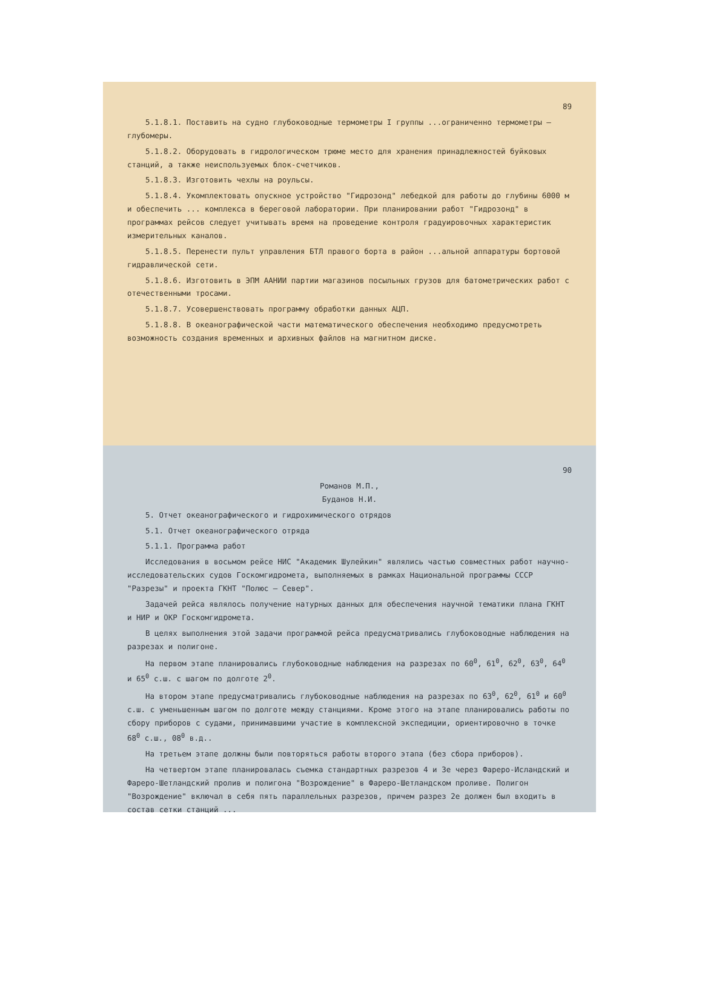89
5.1.8.1. Поставить на судно глубоководные термометры I группы ...ограниченно термометры – глубомеры.
5.1.8.2. Оборудовать в гидрологическом трюме место для хранения принадлежностей буйковых станций, а также неиспользуемых блок-счетчиков.
5.1.8.3. Изготовить чехлы на роульсы.
5.1.8.4. Укомплектовать опускное устройство "Гидрозонд" лебедкой для работы до глубины 6000 м и обеспечить ... комплекса в береговой лаборатории. При планировании работ "Гидрозонд" в программах рейсов следует учитывать время на проведение контроля градуировочных характеристик измерительных каналов.
5.1.8.5. Перенести пульт управления БТЛ правого борта в район ...альной аппаратуры бортовой гидравлической сети.
5.1.8.6. Изготовить в ЭПМ ААНИИ партии магазинов посыльных грузов для батометрических работ с отечественными тросами.
5.1.8.7. Усовершенствовать программу обработки данных АЦП.
5.1.8.8. В океанографической части математического обеспечения необходимо предусмотреть возможность создания временных и архивных файлов на магнитном диске.
90
Романов М.П.,
Буданов Н.И.
5. Отчет океанографического и гидрохимического отрядов
5.1. Отчет океанографического отряда
5.1.1. Программа работ
Исследования в восьмом рейсе НИС "Академик Шулейкин" являлись частью совместных работ научно-исследовательских судов Госкомгидромета, выполняемых в рамках Национальной программы СССР "Разрезы" и проекта ГКНТ "Полюс – Север".
Задачей рейса являлось получение натурных данных для обеспечения научной тематики плана ГКНТ и НИР и ОКР Госкомгидромета.
В целях выполнения этой задачи программой рейса предусматривались глубоководные наблюдения на разрезах и полигоне.
На первом этапе планировались глубоководные наблюдения на разрезах по 60<sup>0</sup>, 61<sup>0</sup>, 62<sup>0</sup>, 63<sup>0</sup>, 64<sup>0</sup> и 65<sup>0</sup> с.ш. с шагом по долготе 2<sup>0</sup>.
На втором этапе предусматривались глубоководные наблюдения на разрезах по 63<sup>0</sup>, 62<sup>0</sup>, 61<sup>0</sup> и 60<sup>0</sup> с.ш. с уменьшенным шагом по долготе между станциями. Кроме этого на этапе планировались работы по сбору приборов с судами, принимавшими участие в комплексной экспедиции, ориентировочно в точке 68<sup>0</sup> с.ш., 08<sup>0</sup> в.д..
На третьем этапе должны были повторяться работы второго этапа (без сбора приборов).
На четвертом этапе планировалась съемка стандартных разрезов 4 и 3е через Фареро-Исландский и Фареро-Шетландский пролив и полигона "Возрождение" в Фареро-Шетландском проливе. Полигон "Возрождение" включал в себя пять параллельных разрезов, причем разрез 2е должен был входить в состав сетки станций ...